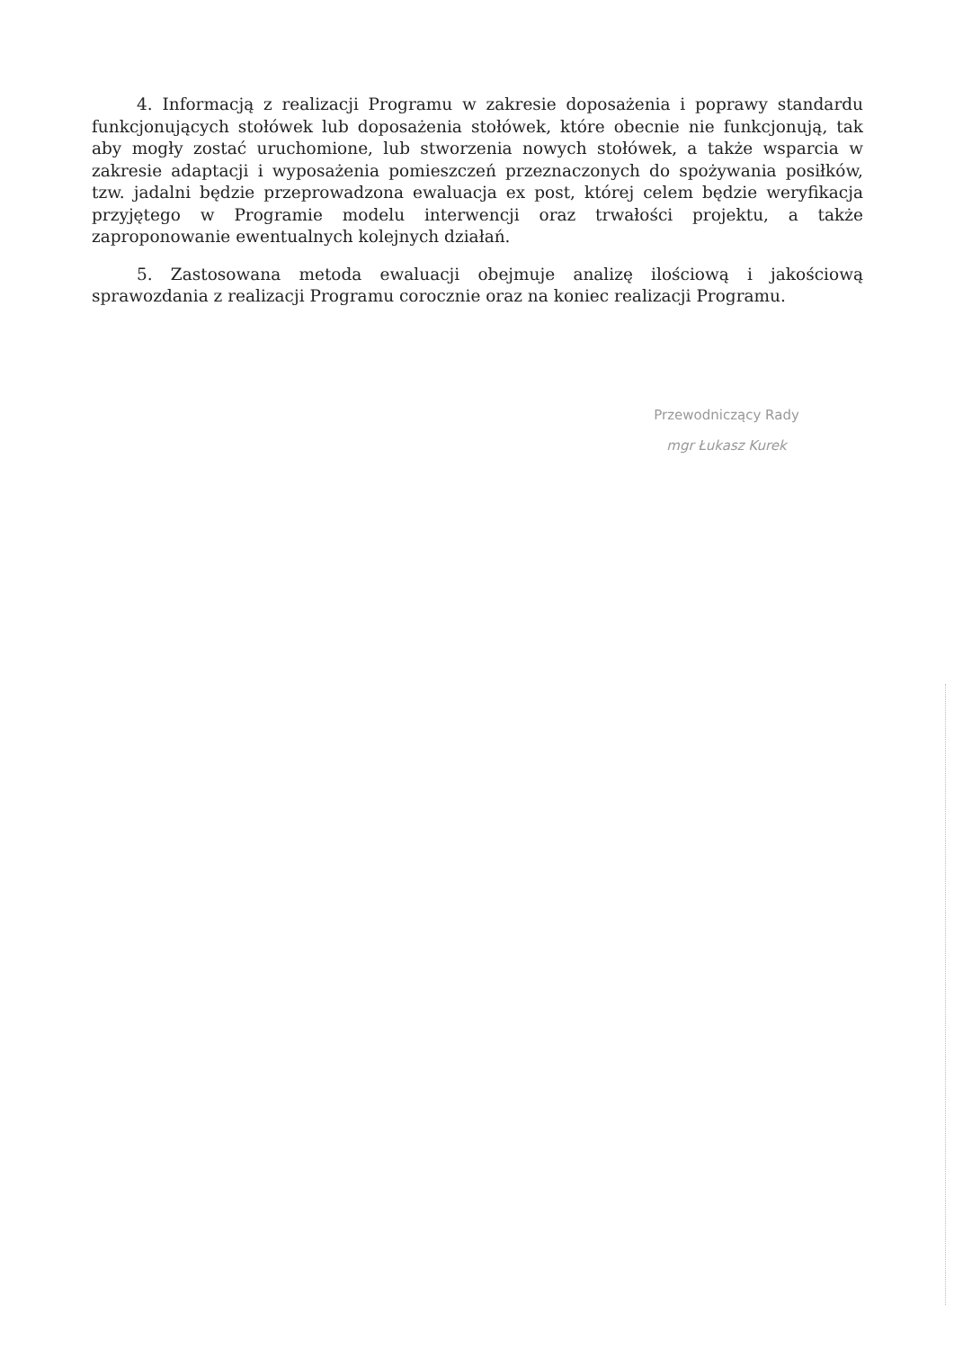4. Informacją z realizacji Programu w zakresie doposażenia i poprawy standardu funkcjonujących stołówek lub doposażenia stołówek, które obecnie nie funkcjonują, tak aby mogły zostać uruchomione, lub stworzenia nowych stołówek, a także wsparcia w zakresie adaptacji i wyposażenia pomieszczeń przeznaczonych do spożywania posiłków, tzw. jadalni będzie przeprowadzona ewaluacja ex post, której celem będzie weryfikacja przyjętego w Programie modelu interwencji oraz trwałości projektu, a także zaproponowanie ewentualnych kolejnych działań.
5. Zastosowana metoda ewaluacji obejmuje analizę ilościową i jakościową sprawozdania z realizacji Programu corocznie oraz na koniec realizacji Programu.
Przewodniczący Rady
mgr Łukasz Kurek